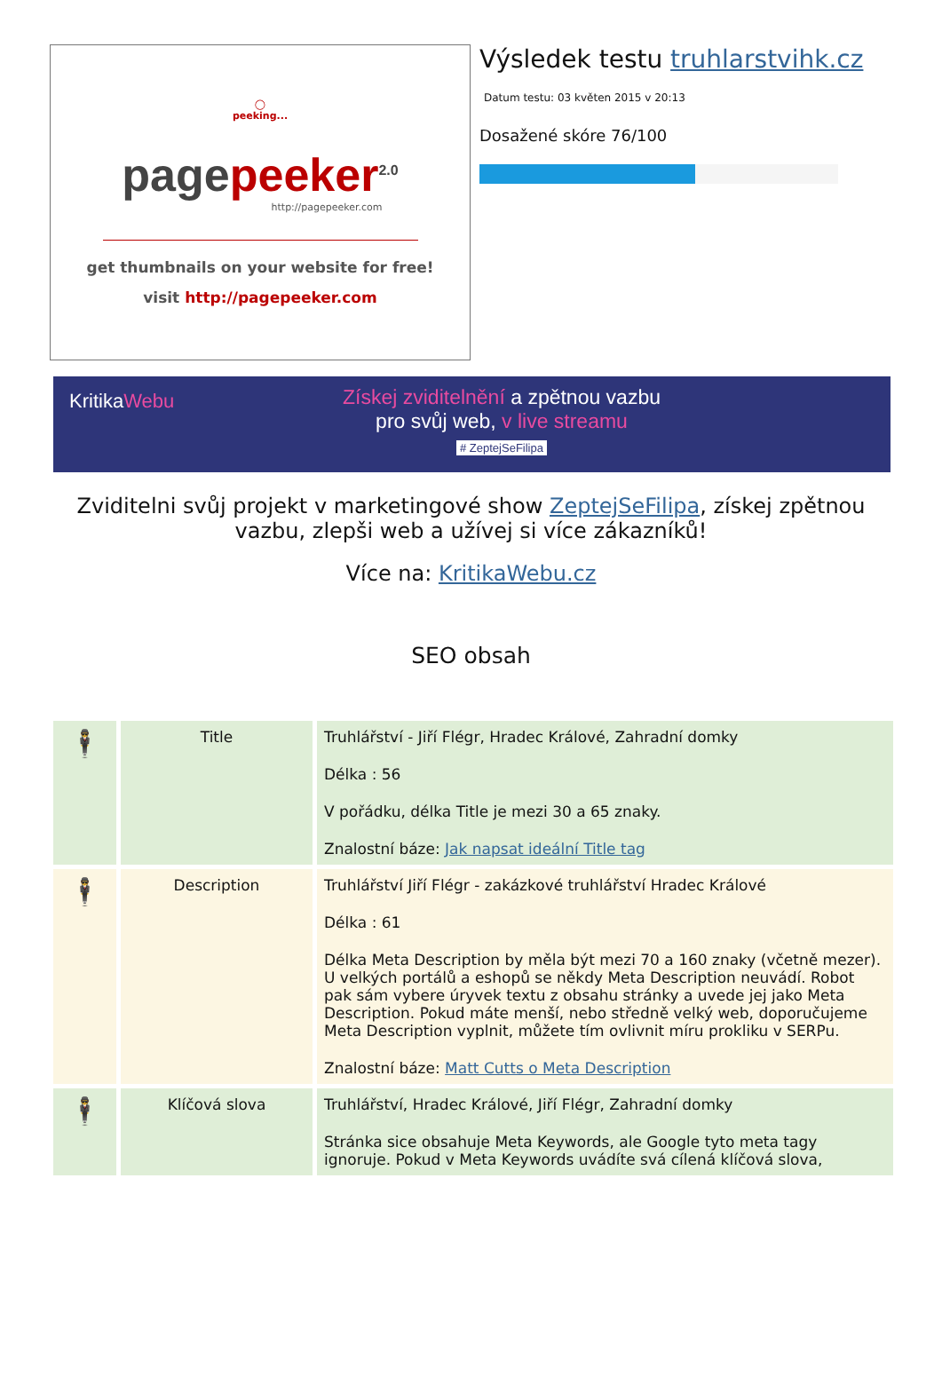◯
peeking...
pagepeeker<sup>2.0</sup>
http://pagepeeker.com
get thumbnails on your website for free!
visit http://pagepeeker.com
Výsledek testu truhlarstvihk.cz
Datum testu: 03 květen 2015 v 20:13
Dosažené skóre 76/100
KritikaWebu
Získej zviditelnění a zpětnou vazbu
pro svůj web, v live streamu
# ZeptejSeFilipa
Zviditelni svůj projekt v marketingové show ZeptejSeFilipa, získej zpětnou vazbu, zlepši web a užívej si více zákazníků!
Více na: KritikaWebu.cz
SEO obsah
| 🕴 | Title | Truhlářství - Jiří Flégr, Hradec Králové, Zahradní domky Délka : 56 V pořádku, délka Title je mezi 30 a 65 znaky. Znalostní báze: Jak napsat ideální Title tag |
| 🕴 | Description | Truhlářství Jiří Flégr - zakázkové truhlářství Hradec Králové Délka : 61 Délka Meta Description by měla být mezi 70 a 160 znaky (včetně mezer). U velkých portálů a eshopů se někdy Meta Description neuvádí. Robot pak sám vybere úryvek textu z obsahu stránky a uvede jej jako Meta Description. Pokud máte menší, nebo středně velký web, doporučujeme Meta Description vyplnit, můžete tím ovlivnit míru prokliku v SERPu. Znalostní báze: Matt Cutts o Meta Description |
| 🕴 | Klíčová slova | Truhlářství, Hradec Králové, Jiří Flégr, Zahradní domky Stránka sice obsahuje Meta Keywords, ale Google tyto meta tagy ignoruje. Pokud v Meta Keywords uvádíte svá cílená klíčová slova, |